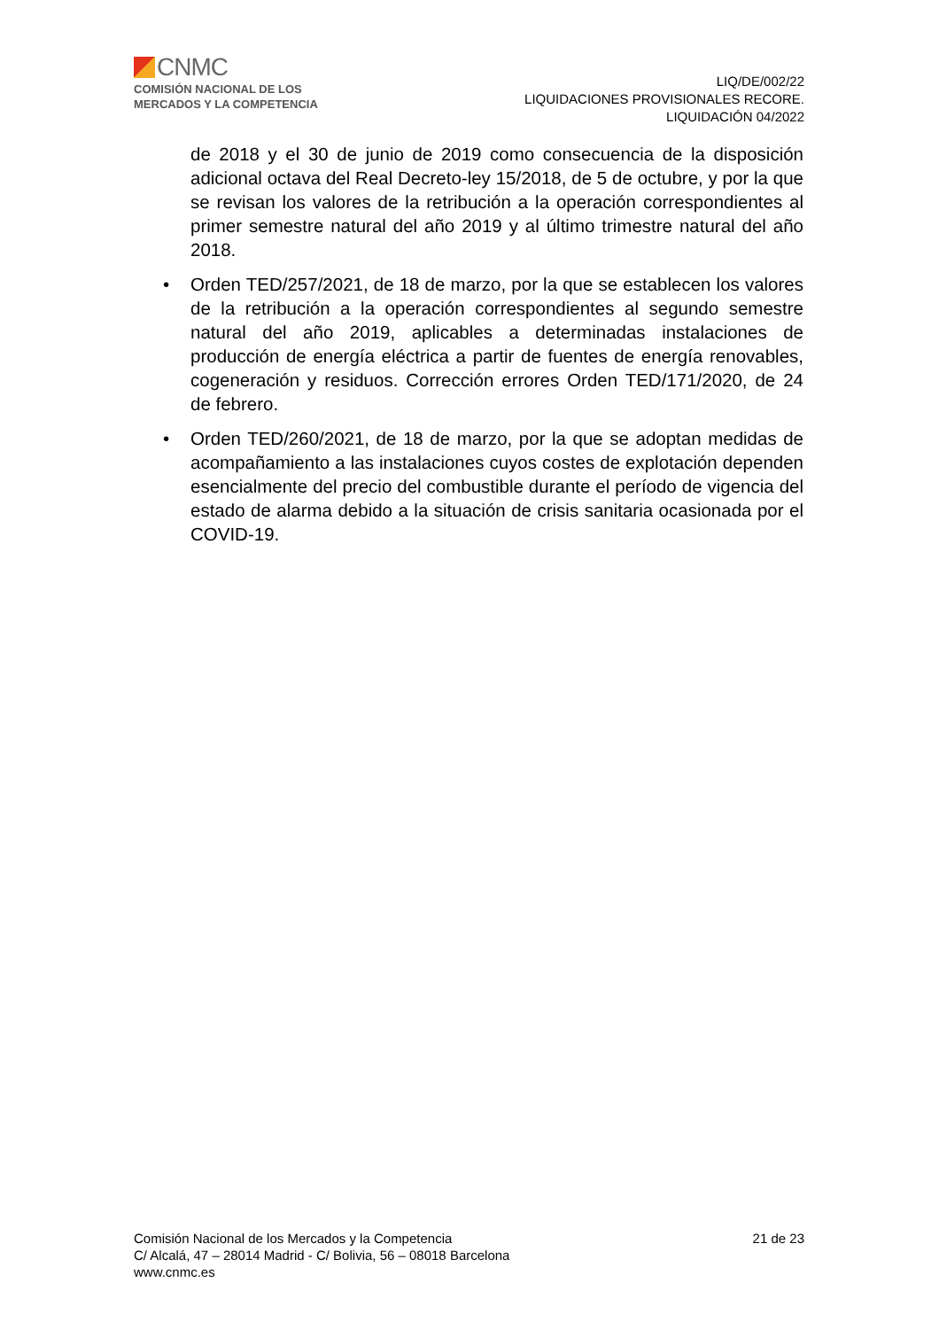CNMC
COMISIÓN NACIONAL DE LOS
MERCADOS Y LA COMPETENCIA
LIQ/DE/002/22
LIQUIDACIONES PROVISIONALES RECORE.
LIQUIDACIÓN 04/2022
de 2018 y el 30 de junio de 2019 como consecuencia de la disposición adicional octava del Real Decreto-ley 15/2018, de 5 de octubre, y por la que se revisan los valores de la retribución a la operación correspondientes al primer semestre natural del año 2019 y al último trimestre natural del año 2018.
• Orden TED/257/2021, de 18 de marzo, por la que se establecen los valores de la retribución a la operación correspondientes al segundo semestre natural del año 2019, aplicables a determinadas instalaciones de producción de energía eléctrica a partir de fuentes de energía renovables, cogeneración y residuos. Corrección errores Orden TED/171/2020, de 24 de febrero.
• Orden TED/260/2021, de 18 de marzo, por la que se adoptan medidas de acompañamiento a las instalaciones cuyos costes de explotación dependen esencialmente del precio del combustible durante el período de vigencia del estado de alarma debido a la situación de crisis sanitaria ocasionada por el COVID-19.
Comisión Nacional de los Mercados y la Competencia
C/ Alcalá, 47 – 28014 Madrid - C/ Bolivia, 56 – 08018 Barcelona
www.cnmc.es
21 de 23